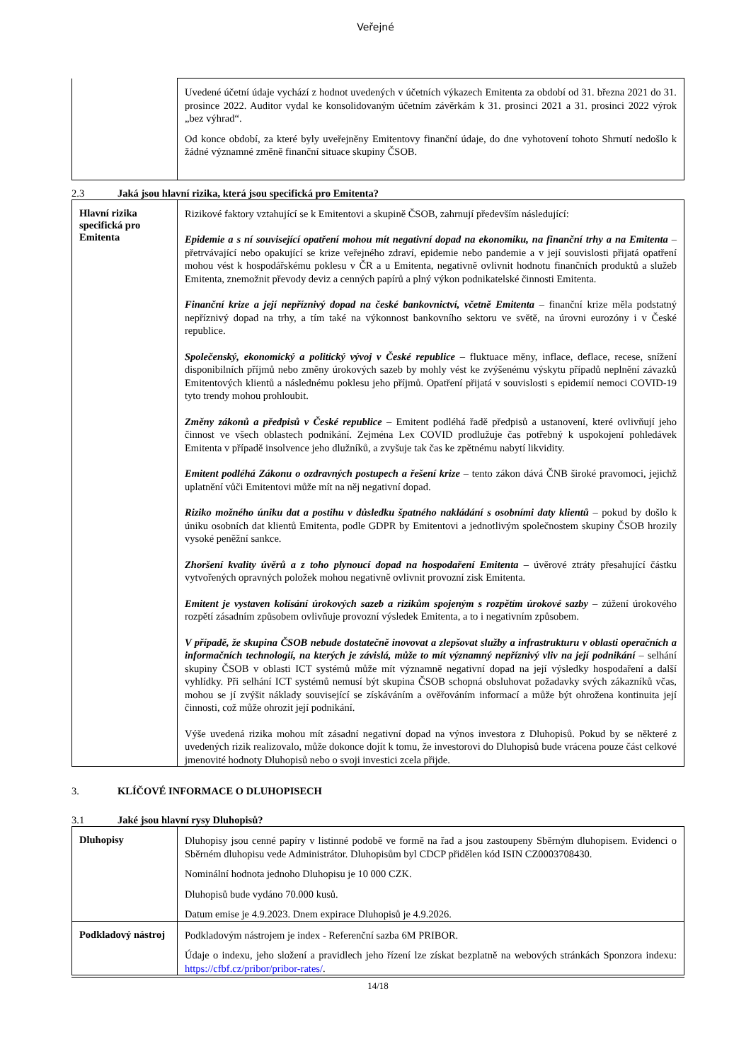Veřejné
| | Uvedené účetní údaje vychází z hodnot uvedených v účetních výkazech Emitenta za období od 31. března 2021 do 31. prosince 2022. Auditor vydal ke konsolidovaným účetním závěrkám k 31. prosinci 2021 a 31. prosinci 2022 výrok „bez výhrad“. Od konce období, za které byly uveřejněny Emitentovy finanční údaje, do dne vyhotovení tohoto Shrnutí nedošlo k žádné významné změně finanční situace skupiny ČSOB. |
2.3 Jaká jsou hlavní rizika, která jsou specifická pro Emitenta?
| Hlavní rizika specifická pro Emitenta | Rizikové faktory vztahující se k Emitentovi a skupině ČSOB, zahrnují především následující: Epidemie a s ní související opatření mohou mít negativní dopad na ekonomiku, na finanční trhy a na Emitenta – přetrvávající nebo opakující se krize veřejného zdraví, epidemie nebo pandemie a v její souvislosti přijatá opatření mohou vést k hospodářskému poklesu v ČR a u Emitenta, negativně ovlivnit hodnotu finančních produktů a služeb Emitenta, znemožnit převody deviz a cenných papírů a plný výkon podnikatelské činnosti Emitenta. Finanční krize a její nepříznivý dopad na české bankovnictví, včetně Emitenta – finanční krize měla podstatný nepříznivý dopad na trhy, a tím také na výkonnost bankovního sektoru ve světě, na úrovni eurozóny i v České republice. Společenský, ekonomický a politický vývoj v České republice – fluktuace měny, inflace, deflace, recese, snížení disponibilních příjmů nebo změny úrokových sazeb by mohly vést ke zvýšenému výskytu případů neplnění závazků Emitentových klientů a následnému poklesu jeho příjmů. Opatření přijatá v souvislosti s epidemií nemoci COVID-19 tyto trendy mohou prohloubit. Změny zákonů a předpisů v České republice – Emitent podléhá řadě předpisů a ustanovení, které ovlivňují jeho činnost ve všech oblastech podnikání. Zejména Lex COVID prodlužuje čas potřebný k uspokojení pohledávek Emitenta v případě insolvence jeho dlužníků, a zvyšuje tak čas ke zpětnému nabytí likvidity. Emitent podléhá Zákonu o ozdravných postupech a řešení krize – tento zákon dává ČNB široké pravomoci, jejichž uplatnění vůči Emitentovi může mít na něj negativní dopad. Riziko možného úniku dat a postihu v důsledku špatného nakládání s osobními daty klientů – pokud by došlo k úniku osobních dat klientů Emitenta, podle GDPR by Emitentovi a jednotlivým společnostem skupiny ČSOB hrozily vysoké peněžní sankce. Zhoršení kvality úvěrů a z toho plynoucí dopad na hospodaření Emitenta – úvěrové ztráty přesahující částku vytvořených opravných položek mohou negativně ovlivnit provozní zisk Emitenta. Emitent je vystaven kolísání úrokových sazeb a rizikům spojeným s rozpětím úrokové sazby – zúžení úrokového rozpětí zásadním způsobem ovlivňuje provozní výsledek Emitenta, a to i negativním způsobem. V případě, že skupina ČSOB nebude dostatečně inovovat a zlepšovat služby a infrastrukturu v oblasti operačních a informačních technologií, na kterých je závislá, může to mít významný nepříznivý vliv na její podnikání – selhání skupiny ČSOB v oblasti ICT systémů může mít významně negativní dopad na její výsledky hospodaření a další vyhlídky. Při selhání ICT systémů nemusí být skupina ČSOB schopná obsluhovat požadavky svých zákazníků včas, mohou se jí zvýšit náklady související se získáváním a ověřováním informací a může být ohrožena kontinuita její činnosti, což může ohrozit její podnikání. Výše uvedená rizika mohou mít zásadní negativní dopad na výnos investora z Dluhopisů. Pokud by se některé z uvedených rizik realizovalo, může dokonce dojít k tomu, že investorovi do Dluhopisů bude vrácena pouze část celkové jmenovité hodnoty Dluhopisů nebo o svoji investici zcela přijde. |
3. KLÍČOVÉ INFORMACE O DLUHOPISECH
3.1 Jaké jsou hlavní rysy Dluhopisů?
| Dluhopisy | Dluhopisy jsou cenné papíry v listinné podobě ve formě na řad a jsou zastoupeny Sběrným dluhopisem. Evidenci o Sběrném dluhopisu vede Administrátor. Dluhopisům byl CDCP přidělen kód ISIN CZ0003708430. Nominální hodnota jednoho Dluhopisu je 10 000 CZK. Dluhopisů bude vydáno 70.000 kusů. Datum emise je 4.9.2023. Dnem expirace Dluhopisů je 4.9.2026. |
| Podkladový nástroj | Podkladovým nástrojem je index - Referenční sazba 6M PRIBOR. Údaje o indexu, jeho složení a pravidlech jeho řízení lze získat bezplatně na webových stránkách Sponzora indexu: https://cfbf.cz/pribor/pribor-rates/ . |
14/18